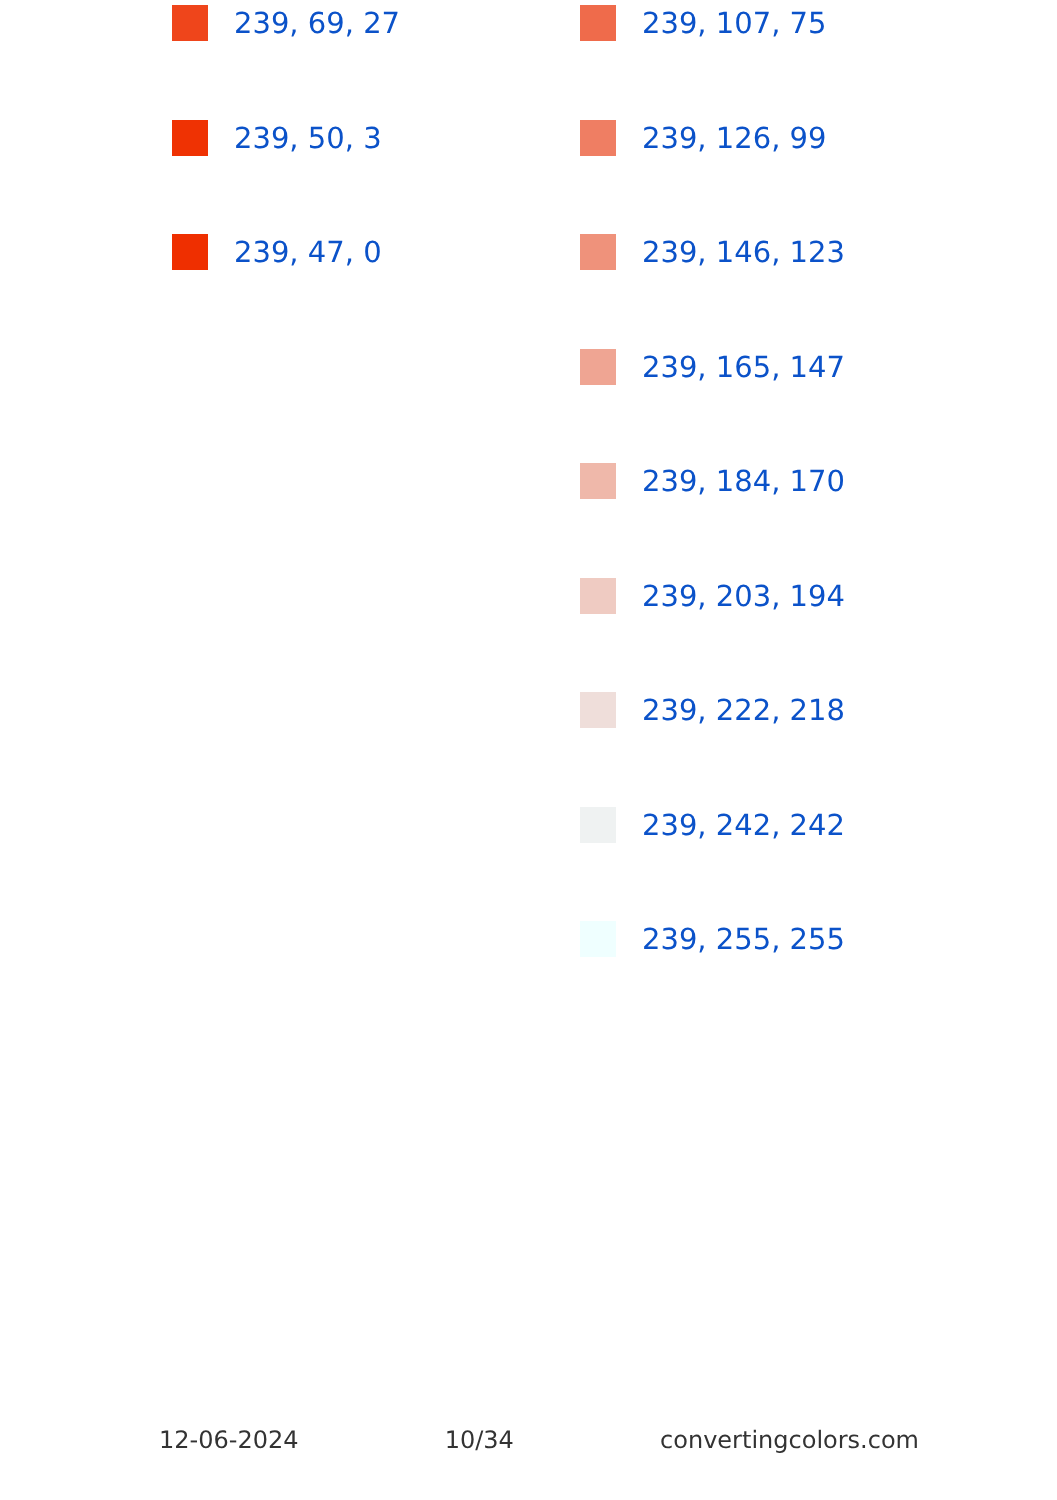239, 69, 27
239, 50, 3
239, 47, 0
239, 107, 75
239, 126, 99
239, 146, 123
239, 165, 147
239, 184, 170
239, 203, 194
239, 222, 218
239, 242, 242
239, 255, 255
12-06-2024 10/34 convertingcolors.com